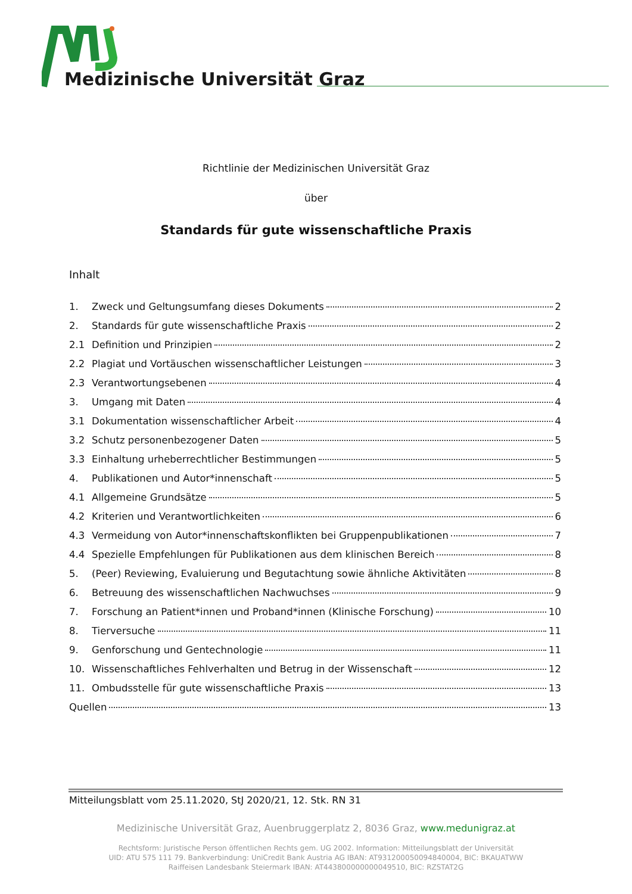Medizinische Universität Graz
Richtlinie der Medizinischen Universität Graz
über
Standards für gute wissenschaftliche Praxis
Inhalt
1. Zweck und Geltungsumfang dieses Dokuments 2
2. Standards für gute wissenschaftliche Praxis 2
2.1 Definition und Prinzipien 2
2.2 Plagiat und Vortäuschen wissenschaftlicher Leistungen 3
2.3 Verantwortungsebenen 4
3. Umgang mit Daten 4
3.1 Dokumentation wissenschaftlicher Arbeit 4
3.2 Schutz personenbezogener Daten 5
3.3 Einhaltung urheberrechtlicher Bestimmungen 5
4. Publikationen und Autor*innenschaft 5
4.1 Allgemeine Grundsätze 5
4.2 Kriterien und Verantwortlichkeiten 6
4.3 Vermeidung von Autor*innenschaftskonflikten bei Gruppenpublikationen 7
4.4 Spezielle Empfehlungen für Publikationen aus dem klinischen Bereich 8
5. (Peer) Reviewing, Evaluierung und Begutachtung sowie ähnliche Aktivitäten 8
6. Betreuung des wissenschaftlichen Nachwuchses 9
7. Forschung an Patient*innen und Proband*innen (Klinische Forschung) 10
8. Tierversuche 11
9. Genforschung und Gentechnologie 11
10. Wissenschaftliches Fehlverhalten und Betrug in der Wissenschaft 12
11. Ombudsstelle für gute wissenschaftliche Praxis 13
Quellen 13
Mitteilungsblatt vom 25.11.2020, StJ 2020/21, 12. Stk. RN 31
Medizinische Universität Graz, Auenbruggerplatz 2, 8036 Graz, www.medunigraz.at
Rechtsform: Juristische Person öffentlichen Rechts gem. UG 2002. Information: Mitteilungsblatt der Universität
UID: ATU 575 111 79. Bankverbindung: UniCredit Bank Austria AG IBAN: AT931200050094840004, BIC: BKAUATWW
Raiffeisen Landesbank Steiermark IBAN: AT443800000000049510, BIC: RZSTAT2G